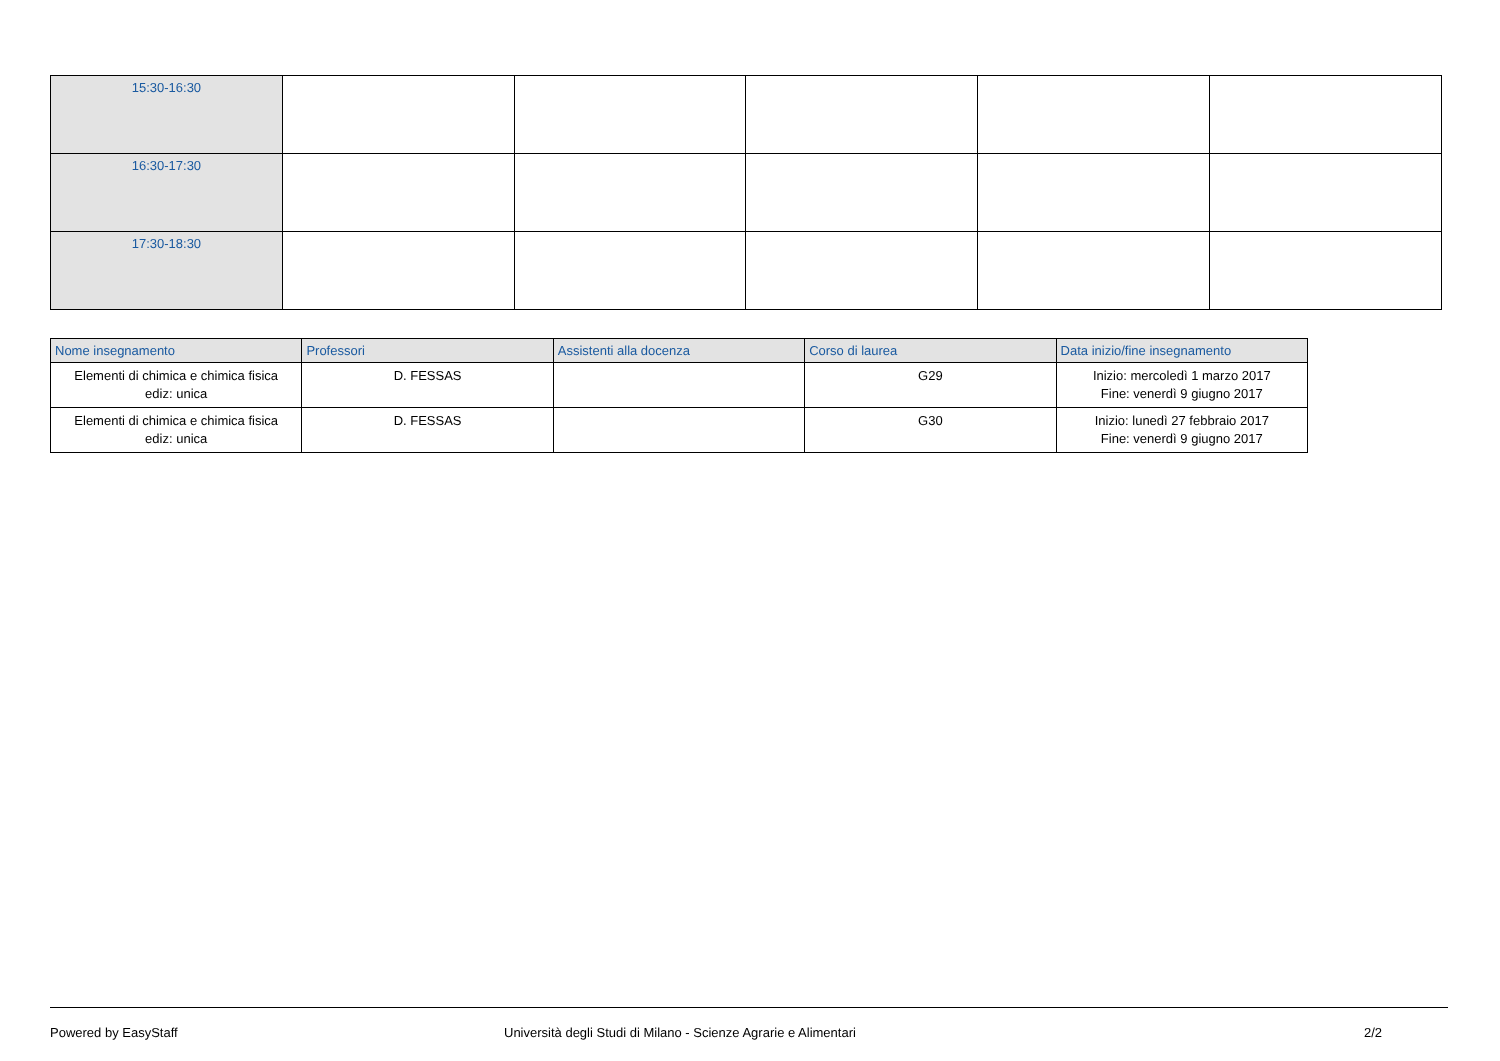| 15:30-16:30 | | | | | |
| 16:30-17:30 | | | | | |
| 17:30-18:30 | | | | | |
| Nome insegnamento | Professori | Assistenti alla docenza | Corso di laurea | Data inizio/fine insegnamento |
| --- | --- | --- | --- | --- |
| Elementi di chimica e chimica fisica ediz: unica | D. FESSAS | | G29 | Inizio: mercoledì 1 marzo 2017 Fine: venerdì 9 giugno 2017 |
| Elementi di chimica e chimica fisica ediz: unica | D. FESSAS | | G30 | Inizio: lunedì 27 febbraio 2017 Fine: venerdì 9 giugno 2017 |
Powered by EasyStaff Università degli Studi di Milano - Scienze Agrarie e Alimentari 2/2